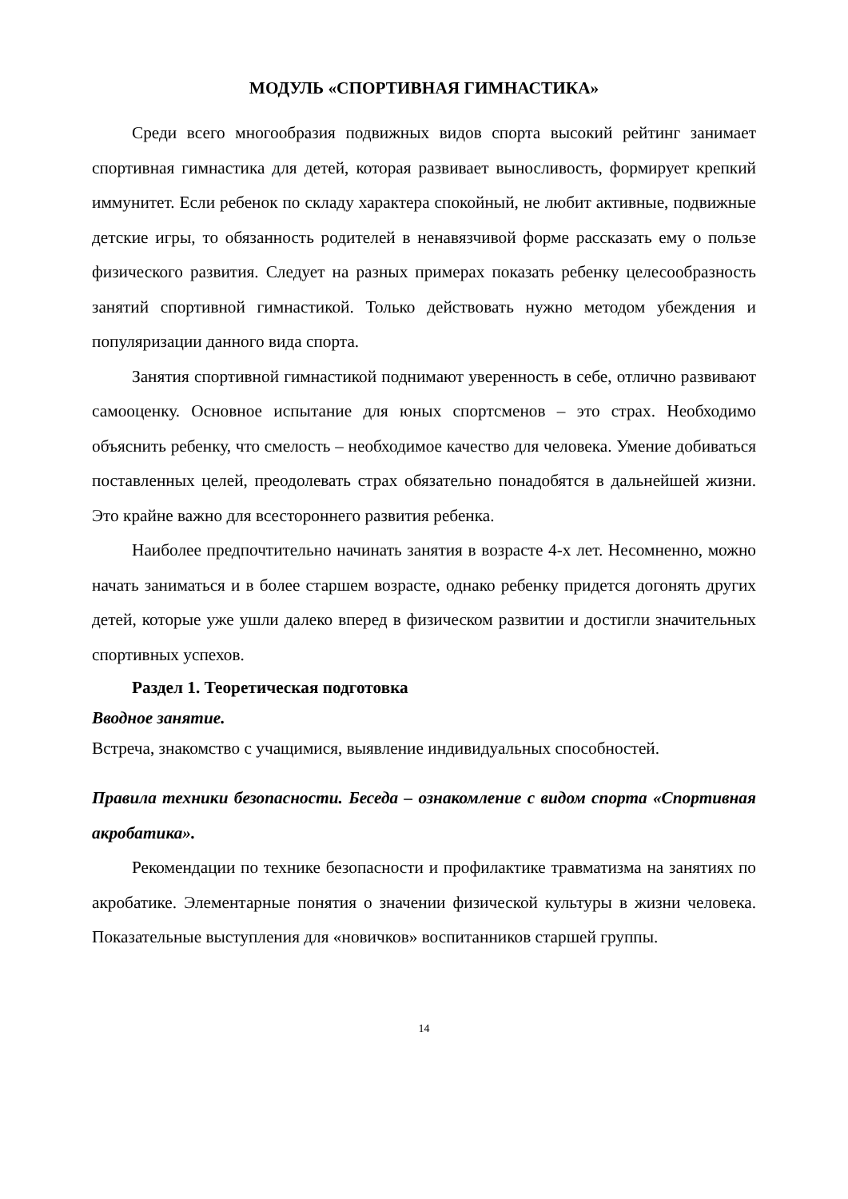МОДУЛЬ «СПОРТИВНАЯ ГИМНАСТИКА»
Среди всего многообразия подвижных видов спорта высокий рейтинг занимает спортивная гимнастика для детей, которая развивает выносливость, формирует крепкий иммунитет. Если ребенок по складу характера спокойный, не любит активные, подвижные детские игры, то обязанность родителей в ненавязчивой форме рассказать ему о пользе физического развития. Следует на разных примерах показать ребенку целесообразность занятий спортивной гимнастикой. Только действовать нужно методом убеждения и популяризации данного вида спорта.
Занятия спортивной гимнастикой поднимают уверенность в себе, отлично развивают самооценку. Основное испытание для юных спортсменов – это страх. Необходимо объяснить ребенку, что смелость – необходимое качество для человека. Умение добиваться поставленных целей, преодолевать страх обязательно понадобятся в дальнейшей жизни. Это крайне важно для всестороннего развития ребенка.
Наиболее предпочтительно начинать занятия в возрасте 4-х лет. Несомненно, можно начать заниматься и в более старшем возрасте, однако ребенку придется догонять других детей, которые уже ушли далеко вперед в физическом развитии и достигли значительных спортивных успехов.
Раздел 1. Теоретическая подготовка
Вводное занятие.
Встреча, знакомство с учащимися, выявление индивидуальных способностей.
Правила техники безопасности. Беседа – ознакомление с видом спорта «Спортивная акробатика».
Рекомендации по технике безопасности и профилактике травматизма на занятиях по акробатике. Элементарные понятия о значении физической культуры в жизни человека. Показательные выступления для «новичков» воспитанников старшей группы.
14